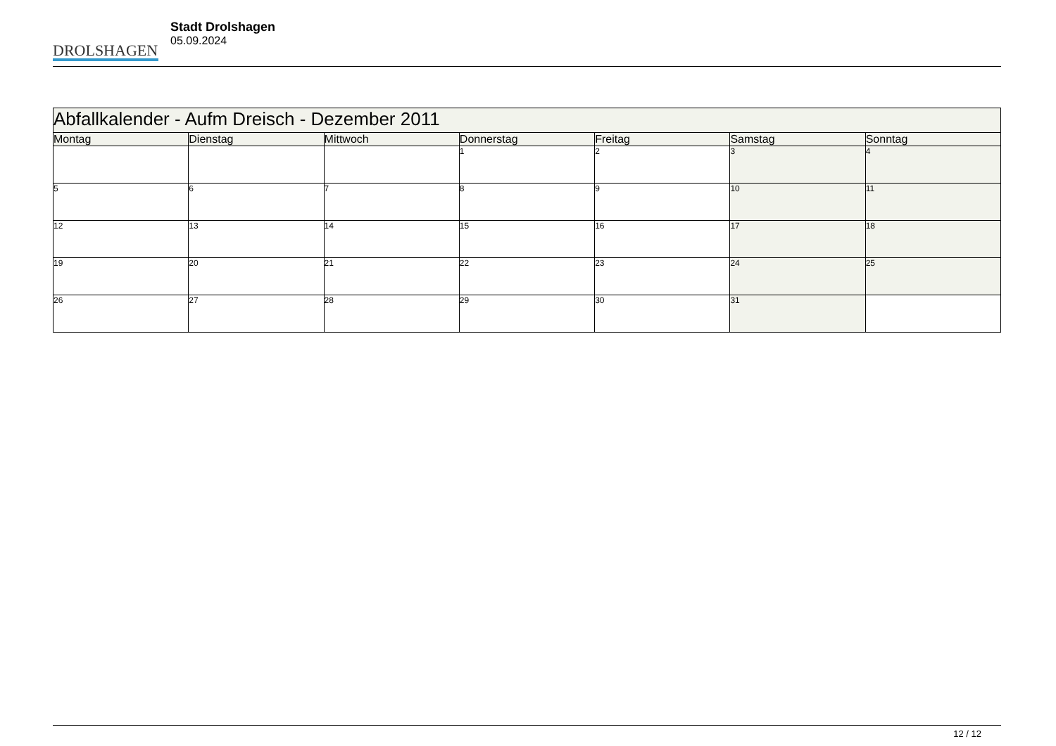DROLSHAGEN
Stadt Drolshagen
05.09.2024
| Abfallkalender - Aufm Dreisch - Dezember 2011 | | | | | | |
| --- | --- | --- | --- | --- | --- | --- |
| Montag | Dienstag | Mittwoch | Donnerstag | Freitag | Samstag | Sonntag |
| | | | 1 | 2 | 3 | 4 |
| 5 | 6 | 7 | 8 | 9 | 10 | 11 |
| 12 | 13 | 14 | 15 | 16 | 17 | 18 |
| 19 | 20 | 21 | 22 | 23 | 24 | 25 |
| 26 | 27 | 28 | 29 | 30 | 31 | |
12 / 12